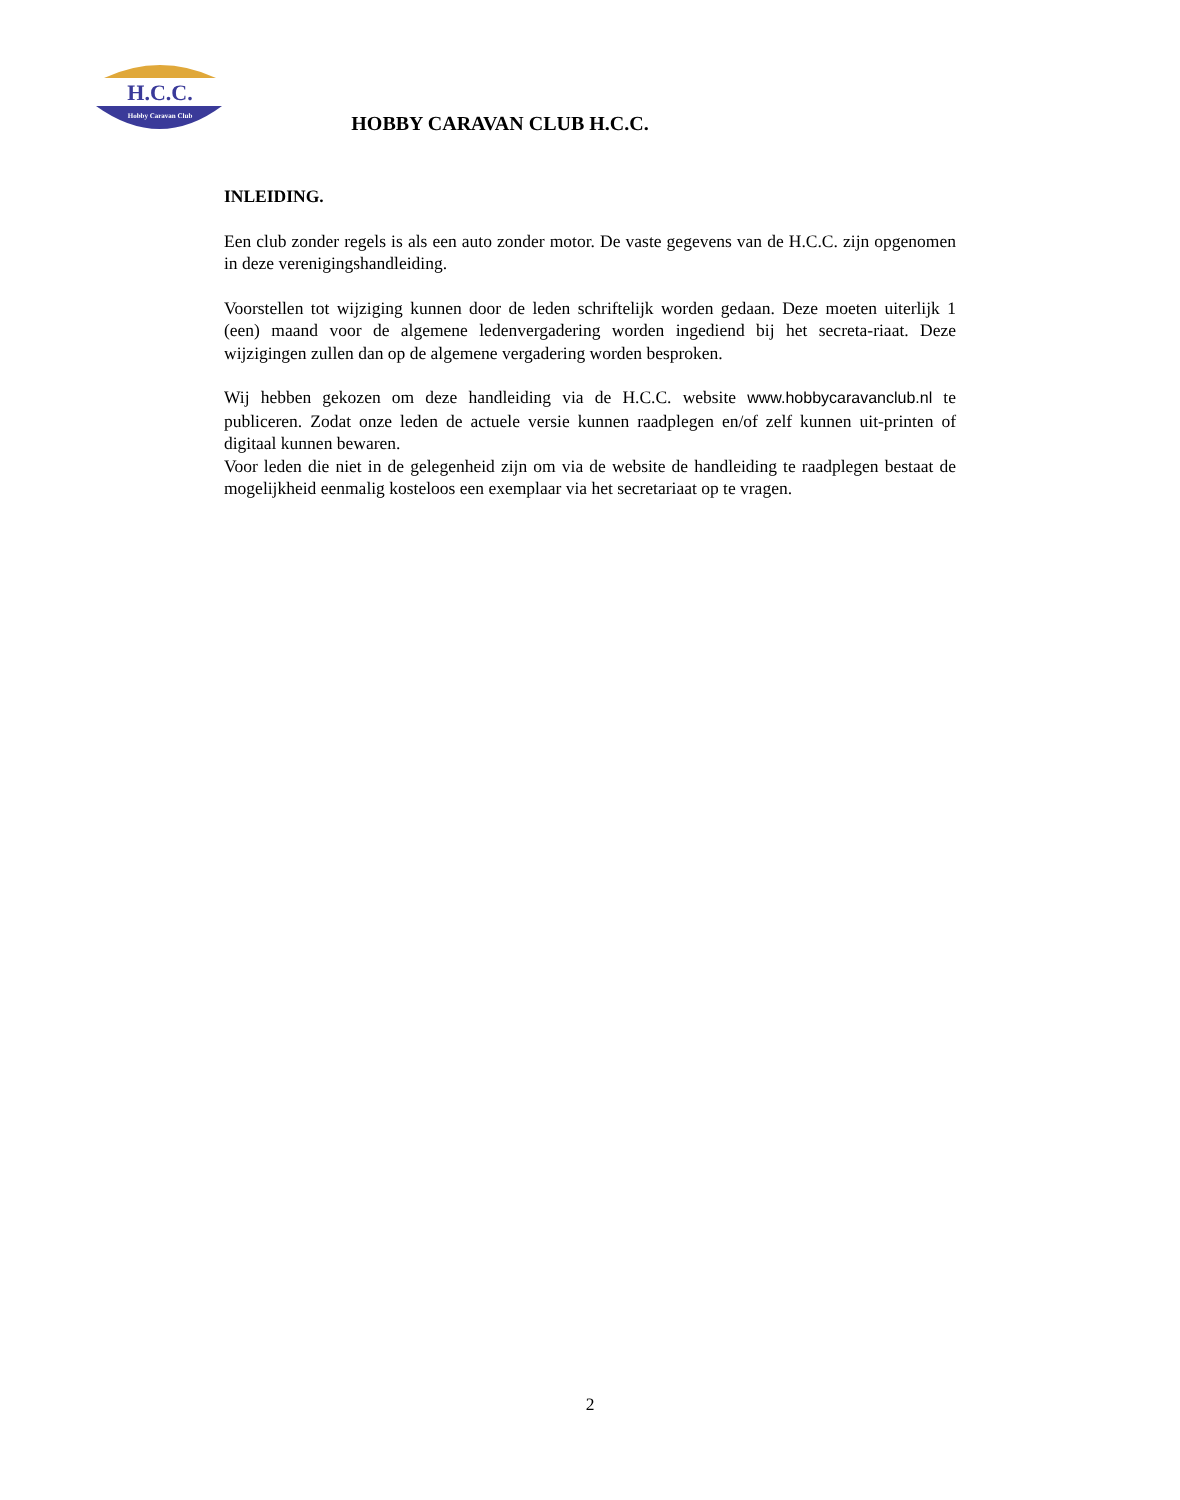H.C.C.
Hobby Caravan Club
HOBBY CARAVAN CLUB H.C.C.
INLEIDING.
Een club zonder regels is als een auto zonder motor. De vaste gegevens van de H.C.C. zijn opgenomen in deze verenigingshandleiding.
Voorstellen tot wijziging kunnen door de leden schriftelijk worden gedaan. Deze moeten uiterlijk 1 (een) maand voor de algemene ledenvergadering worden ingediend bij het secreta-riaat. Deze wijzigingen zullen dan op de algemene vergadering worden besproken.
Wij hebben gekozen om deze handleiding via de H.C.C. website www.hobbycaravanclub.nl te publiceren. Zodat onze leden de actuele versie kunnen raadplegen en/of zelf kunnen uit-printen of digitaal kunnen bewaren.
Voor leden die niet in de gelegenheid zijn om via de website de handleiding te raadplegen bestaat de mogelijkheid eenmalig kosteloos een exemplaar via het secretariaat op te vragen.
2